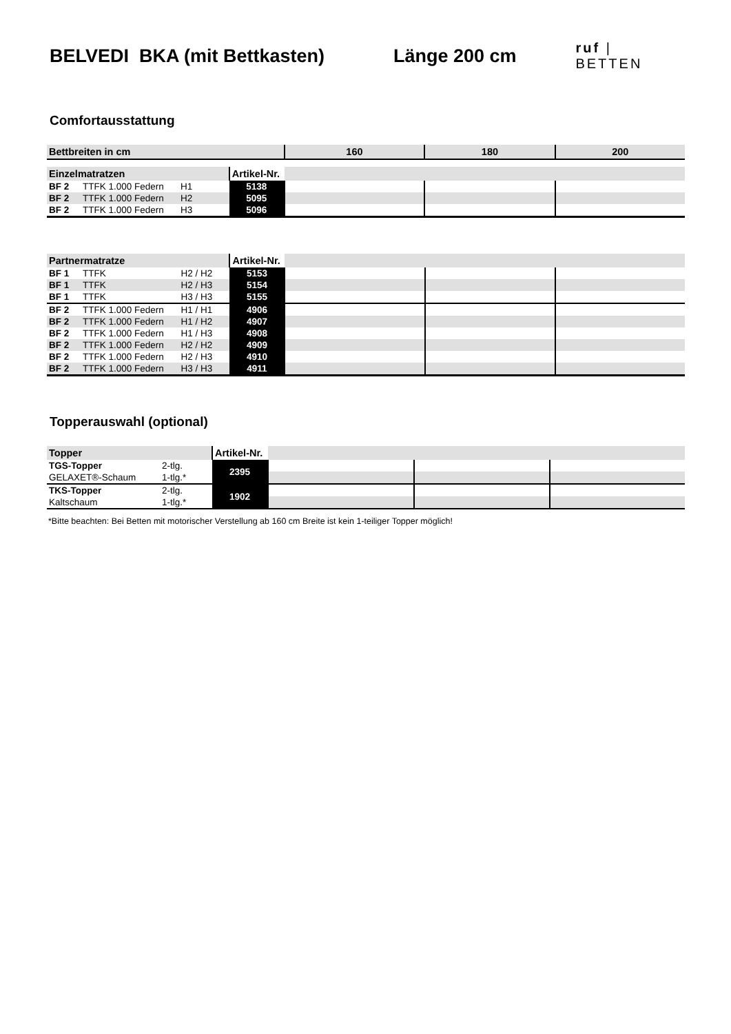BELVEDI BKA (mit Bettkasten) Länge 200 cm
ruf | BETTEN
Comfortausstattung
| Bettbreiten in cm | | | | 160 | 180 | 200 |
| --- | --- | --- | --- | --- | --- | --- |
| Einzelmatratzen | | | Artikel-Nr. | | | |
| BF 2 | TTFK 1.000 Federn | H1 | 5138 | | | |
| BF 2 | TTFK 1.000 Federn | H2 | 5095 | | | |
| BF 2 | TTFK 1.000 Federn | H3 | 5096 | | | |
| Partnermatratze | | | Artikel-Nr. | | | |
| BF 1 | TTFK | H2 / H2 | 5153 | | | |
| BF 1 | TTFK | H2 / H3 | 5154 | | | |
| BF 1 | TTFK | H3 / H3 | 5155 | | | |
| BF 2 | TTFK 1.000 Federn | H1 / H1 | 4906 | | | |
| BF 2 | TTFK 1.000 Federn | H1 / H2 | 4907 | | | |
| BF 2 | TTFK 1.000 Federn | H1 / H3 | 4908 | | | |
| BF 2 | TTFK 1.000 Federn | H2 / H2 | 4909 | | | |
| BF 2 | TTFK 1.000 Federn | H2 / H3 | 4910 | | | |
| BF 2 | TTFK 1.000 Federn | H3 / H3 | 4911 | | | |
Topperauswahl (optional)
| Topper | | Artikel-Nr. | | | |
| TGS-Topper | 2-tlg. | 2395 | | | |
| GELAXET®-Schaum | 1-tlg.* | | | | |
| TKS-Topper | 2-tlg. | 1902 | | | |
| Kaltschaum | 1-tlg.* | | | | |
*Bitte beachten: Bei Betten mit motorischer Verstellung ab 160 cm Breite ist kein 1-teiliger Topper möglich!